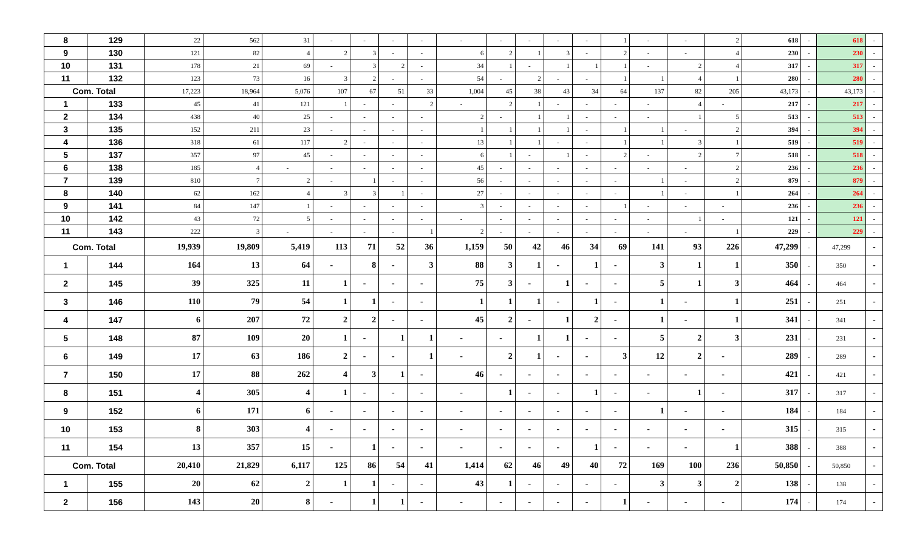| 8 | 129 | 22 | 562 | 31 | - | - | - | - | - | - | - | - | - | 1 | - | - | 2 | 618 | - | 618 | - |
| 9 | 130 | 121 | 82 | 4 | 2 | 3 | - | - | 6 | 2 | 1 | 3 | - | 2 | - | - | 4 | 230 | - | 230 | - |
| 10 | 131 | 178 | 21 | 69 | - | 3 | 2 | - | 34 | 1 | - | 1 | 1 | 1 | - | 2 | 4 | 317 | - | 317 | - |
| 11 | 132 | 123 | 73 | 16 | 3 | 2 | - | - | 54 | - | 2 | - | - | 1 | 1 | 4 | 1 | 280 | - | 280 | - |
| Com. Total | | 17,223 | 18,964 | 5,076 | 107 | 67 | 51 | 33 | 1,004 | 45 | 38 | 43 | 34 | 64 | 137 | 82 | 205 | 43,173 | - | 43,173 | - |
| 1 | 133 | 45 | 41 | 121 | 1 | - | - | 2 | - | 2 | 1 | - | - | - | - | 4 | - | 217 | - | 217 | - |
| 2 | 134 | 438 | 40 | 25 | - | - | - | - | 2 | - | 1 | 1 | - | - | - | 1 | 5 | 513 | - | 513 | - |
| 3 | 135 | 152 | 211 | 23 | - | - | - | - | 1 | 1 | 1 | 1 | - | 1 | 1 | - | 2 | 394 | - | 394 | - |
| 4 | 136 | 318 | 61 | 117 | 2 | - | - | - | 13 | 1 | 1 | - | - | 1 | 1 | 3 | 1 | 519 | - | 519 | - |
| 5 | 137 | 357 | 97 | 45 | - | - | - | - | 6 | 1 | - | 1 | - | 2 | - | 2 | 7 | 518 | - | 518 | - |
| 6 | 138 | 185 | 4 | - | - | - | - | - | 45 | - | - | - | - | - | - | - | 2 | 236 | - | 236 | - |
| 7 | 139 | 810 | 7 | 2 | - | 1 | - | - | 56 | - | - | - | - | - | 1 | - | 2 | 879 | - | 879 | - |
| 8 | 140 | 62 | 162 | 4 | 3 | 3 | 1 | - | 27 | - | - | - | - | - | 1 | - | 1 | 264 | - | 264 | - |
| 9 | 141 | 84 | 147 | 1 | - | - | - | - | 3 | - | - | - | - | 1 | - | - | - | 236 | - | 236 | - |
| 10 | 142 | 43 | 72 | 5 | - | - | - | - | - | - | - | - | - | - | - | 1 | - | 121 | - | 121 | - |
| 11 | 143 | 222 | 3 | - | - | - | - | 1 | 2 | - | - | - | - | - | - | - | 1 | 229 | - | 229 | - |
| Com. Total | | 19,939 | 19,809 | 5,419 | 113 | 71 | 52 | 36 | 1,159 | 50 | 42 | 46 | 34 | 69 | 141 | 93 | 226 | 47,299 | - | 47,299 | - |
| 1 | 144 | 164 | 13 | 64 | - | 8 | - | 3 | 88 | 3 | 1 | - | 1 | - | 3 | 1 | 1 | 350 | - | 350 | - |
| 2 | 145 | 39 | 325 | 11 | 1 | - | - | - | 75 | 3 | - | 1 | - | - | 5 | 1 | 3 | 464 | - | 464 | - |
| 3 | 146 | 110 | 79 | 54 | 1 | 1 | - | - | 1 | 1 | 1 | - | 1 | - | 1 | - | 1 | 251 | - | 251 | - |
| 4 | 147 | 6 | 207 | 72 | 2 | 2 | - | - | 45 | 2 | - | 1 | 2 | - | 1 | - | 1 | 341 | - | 341 | - |
| 5 | 148 | 87 | 109 | 20 | 1 | - | 1 | 1 | - | - | 1 | 1 | - | - | 5 | 2 | 3 | 231 | - | 231 | - |
| 6 | 149 | 17 | 63 | 186 | 2 | - | - | 1 | - | 2 | 1 | - | - | 3 | 12 | 2 | - | 289 | - | 289 | - |
| 7 | 150 | 17 | 88 | 262 | 4 | 3 | 1 | - | 46 | - | - | - | - | - | - | - | - | 421 | - | 421 | - |
| 8 | 151 | 4 | 305 | 4 | 1 | - | - | - | - | 1 | - | - | 1 | - | - | 1 | - | 317 | - | 317 | - |
| 9 | 152 | 6 | 171 | 6 | - | - | - | - | - | - | - | - | - | - | 1 | - | - | 184 | - | 184 | - |
| 10 | 153 | 8 | 303 | 4 | - | - | - | - | - | - | - | - | - | - | - | - | - | 315 | - | 315 | - |
| 11 | 154 | 13 | 357 | 15 | - | 1 | - | - | - | - | - | - | 1 | - | - | - | 1 | 388 | - | 388 | - |
| Com. Total | | 20,410 | 21,829 | 6,117 | 125 | 86 | 54 | 41 | 1,414 | 62 | 46 | 49 | 40 | 72 | 169 | 100 | 236 | 50,850 | - | 50,850 | - |
| 1 | 155 | 20 | 62 | 2 | 1 | 1 | - | - | 43 | 1 | - | - | - | - | 3 | 3 | 2 | 138 | - | 138 | - |
| 2 | 156 | 143 | 20 | 8 | - | 1 | 1 | - | - | - | - | - | - | 1 | - | - | - | 174 | - | 174 | - |